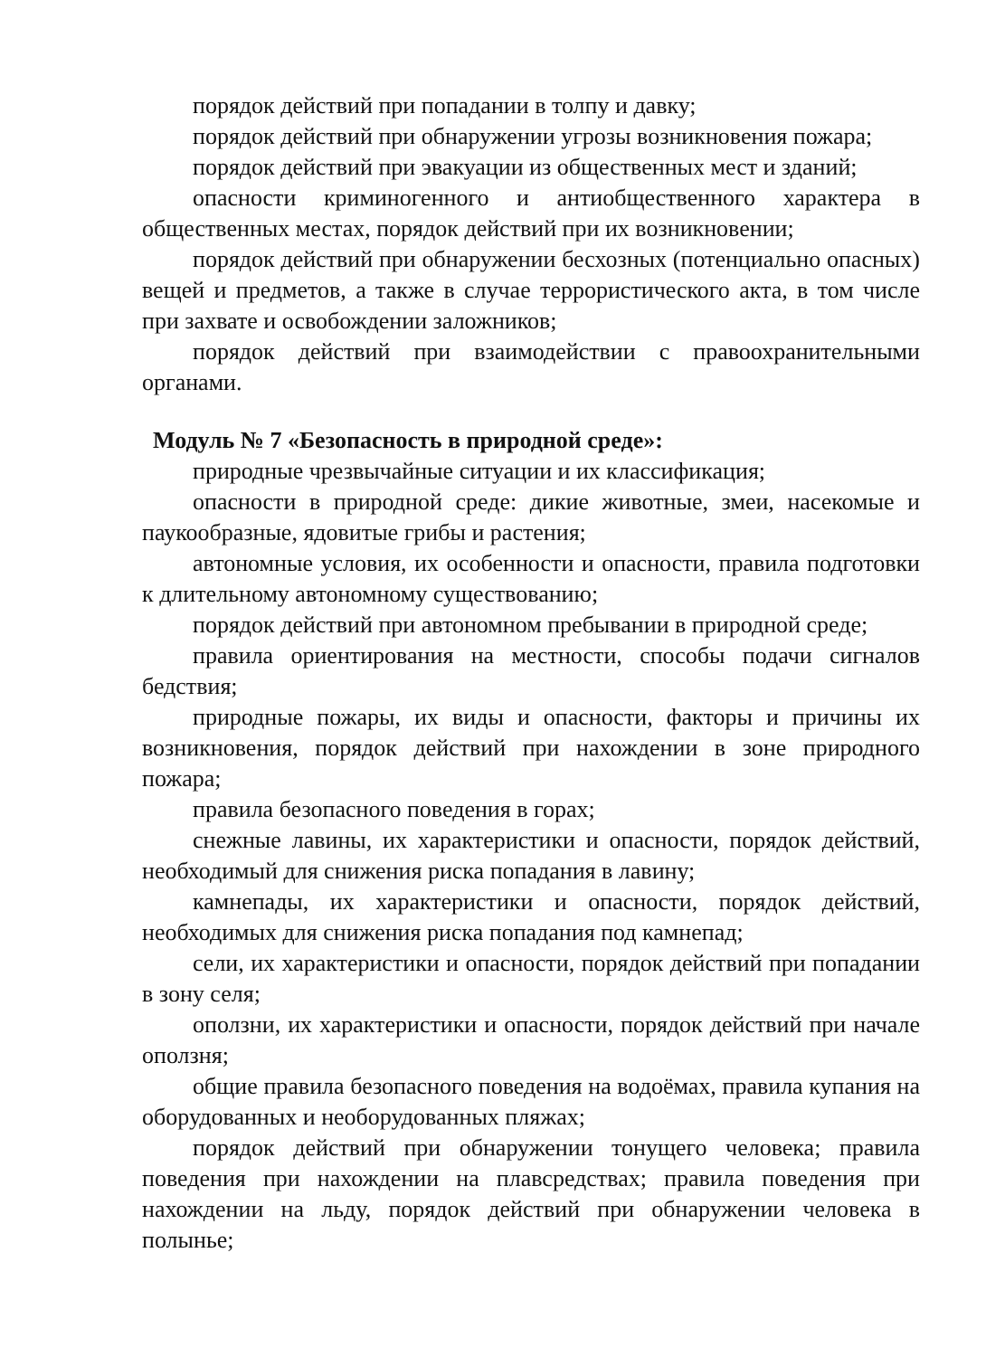порядок действий при попадании в толпу и давку;
порядок действий при обнаружении угрозы возникновения пожара;
порядок действий при эвакуации из общественных мест и зданий;
опасности криминогенного и антиобщественного характера в общественных местах, порядок действий при их возникновении;
порядок действий при обнаружении бесхозных (потенциально опасных) вещей и предметов, а также в случае террористического акта, в том числе при захвате и освобождении заложников;
порядок действий при взаимодействии с правоохранительными органами.
Модуль № 7 «Безопасность в природной среде»:
природные чрезвычайные ситуации и их классификация;
опасности в природной среде: дикие животные, змеи, насекомые и паукообразные, ядовитые грибы и растения;
автономные условия, их особенности и опасности, правила подготовки к длительному автономному существованию;
порядок действий при автономном пребывании в природной среде;
правила ориентирования на местности, способы подачи сигналов бедствия;
природные пожары, их виды и опасности, факторы и причины их возникновения, порядок действий при нахождении в зоне природного пожара;
правила безопасного поведения в горах;
снежные лавины, их характеристики и опасности, порядок действий, необходимый для снижения риска попадания в лавину;
камнепады, их характеристики и опасности, порядок действий, необходимых для снижения риска попадания под камнепад;
сели, их характеристики и опасности, порядок действий при попадании в зону селя;
оползни, их характеристики и опасности, порядок действий при начале оползня;
общие правила безопасного поведения на водоёмах, правила купания на оборудованных и необорудованных пляжах;
порядок действий при обнаружении тонущего человека; правила поведения при нахождении на плавсредствах; правила поведения при нахождении на льду, порядок действий при обнаружении человека в полынье;